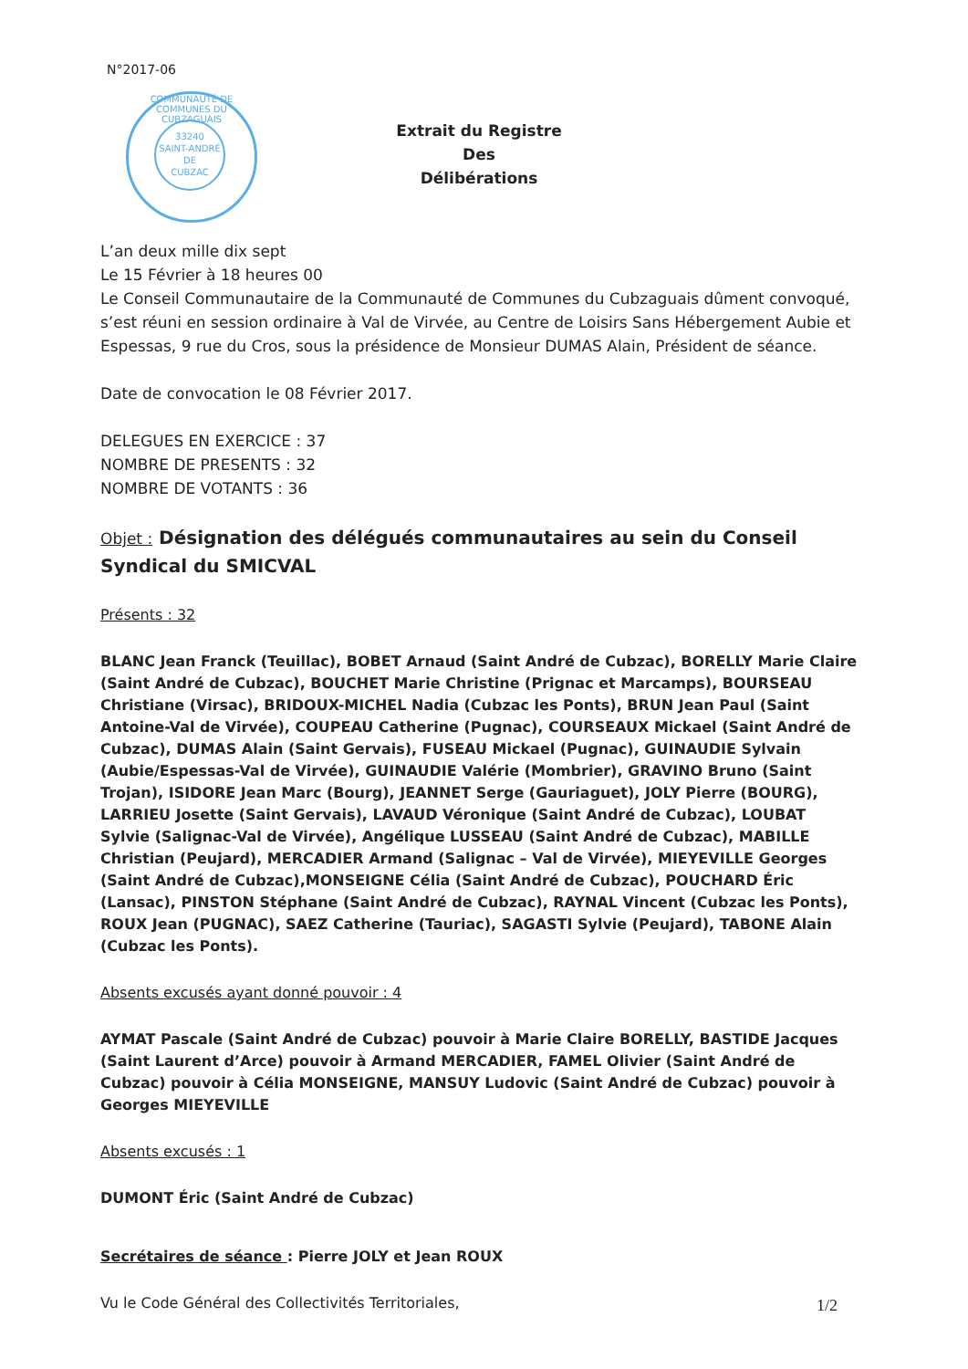N°2017-06
33240
SAINT-ANDRÉ
DE
CUBZAC
COMMUNAUTÉ DE COMMUNES DU CUBZAGUAIS
Extrait du Registre
Des
Délibérations
L’an deux mille dix sept
Le 15 Février à 18 heures 00
Le Conseil Communautaire de la Communauté de Communes du Cubzaguais dûment convoqué, s’est réuni en session ordinaire à Val de Virvée, au Centre de Loisirs Sans Hébergement Aubie et Espessas, 9 rue du Cros, sous la présidence de Monsieur DUMAS Alain, Président de séance.
Date de convocation le 08 Février 2017.
DELEGUES EN EXERCICE : 37
NOMBRE DE PRESENTS : 32
NOMBRE DE VOTANTS : 36
Objet : Désignation des délégués communautaires au sein du Conseil Syndical du SMICVAL
Présents : 32
BLANC Jean Franck (Teuillac), BOBET Arnaud (Saint André de Cubzac), BORELLY Marie Claire (Saint André de Cubzac), BOUCHET Marie Christine (Prignac et Marcamps), BOURSEAU Christiane (Virsac), BRIDOUX-MICHEL Nadia (Cubzac les Ponts), BRUN Jean Paul (Saint Antoine-Val de Virvée), COUPEAU Catherine (Pugnac), COURSEAUX Mickael (Saint André de Cubzac), DUMAS Alain (Saint Gervais), FUSEAU Mickael (Pugnac), GUINAUDIE Sylvain (Aubie/Espessas-Val de Virvée), GUINAUDIE Valérie (Mombrier), GRAVINO Bruno (Saint Trojan), ISIDORE Jean Marc (Bourg), JEANNET Serge (Gauriaguet), JOLY Pierre (BOURG), LARRIEU Josette (Saint Gervais), LAVAUD Véronique (Saint André de Cubzac), LOUBAT Sylvie (Salignac-Val de Virvée), Angélique LUSSEAU (Saint André de Cubzac), MABILLE Christian (Peujard), MERCADIER Armand (Salignac – Val de Virvée), MIEYEVILLE Georges (Saint André de Cubzac),MONSEIGNE Célia (Saint André de Cubzac), POUCHARD Éric (Lansac), PINSTON Stéphane (Saint André de Cubzac), RAYNAL Vincent (Cubzac les Ponts), ROUX Jean (PUGNAC), SAEZ Catherine (Tauriac), SAGASTI Sylvie (Peujard), TABONE Alain (Cubzac les Ponts).
Absents excusés ayant donné pouvoir : 4
AYMAT Pascale (Saint André de Cubzac) pouvoir à Marie Claire BORELLY, BASTIDE Jacques (Saint Laurent d’Arce) pouvoir à Armand MERCADIER, FAMEL Olivier (Saint André de Cubzac) pouvoir à Célia MONSEIGNE, MANSUY Ludovic (Saint André de Cubzac) pouvoir à Georges MIEYEVILLE
Absents excusés : 1
DUMONT Éric (Saint André de Cubzac)
Secrétaires de séance : Pierre JOLY et Jean ROUX
Vu le Code Général des Collectivités Territoriales,
1/2